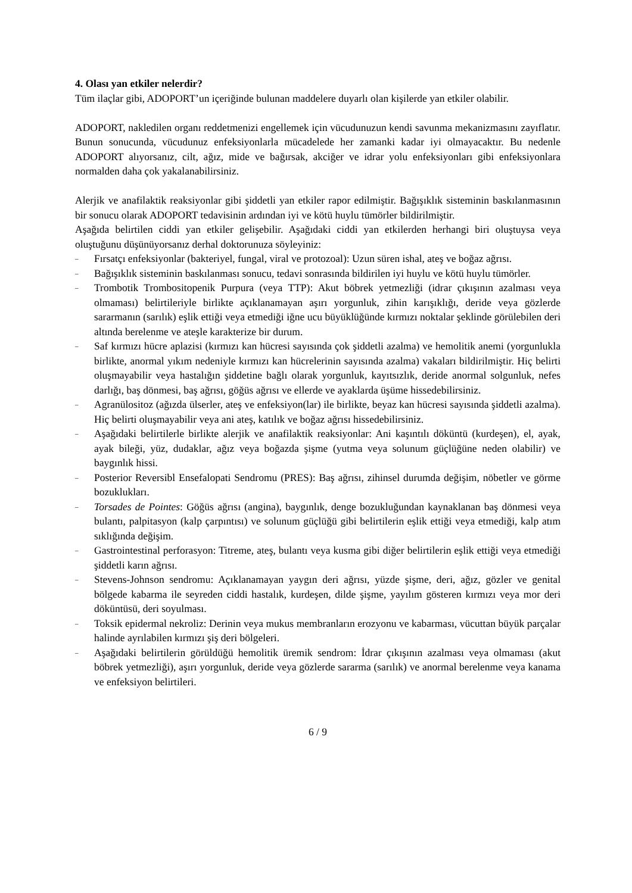4. Olası yan etkiler nelerdir?
Tüm ilaçlar gibi, ADOPORT’un içeriğinde bulunan maddelere duyarlı olan kişilerde yan etkiler olabilir.
ADOPORT, nakledilen organı reddetmenizi engellemek için vücudunuzun kendi savunma mekanizmasını zayıflatır. Bunun sonucunda, vücudunuz enfeksiyonlarla mücadelede her zamanki kadar iyi olmayacaktır. Bu nedenle ADOPORT alıyorsanız, cilt, ağız, mide ve bağırsak, akciğer ve idrar yolu enfeksiyonları gibi enfeksiyonlara normalden daha çok yakalanabilirsiniz.
Alerjik ve anafilaktik reaksiyonlar gibi şiddetli yan etkiler rapor edilmiştir. Bağışıklık sisteminin baskılanmasının bir sonucu olarak ADOPORT tedavisinin ardından iyi ve kötü huylu tümörler bildirilmiştir.
Aşağıda belirtilen ciddi yan etkiler gelişebilir. Aşağıdaki ciddi yan etkilerden herhangi biri oluştuysa veya oluştuğunu düşünüyorsanız derhal doktorunuza söyleyiniz:
– Fırsatçı enfeksiyonlar (bakteriyel, fungal, viral ve protozoal): Uzun süren ishal, ateş ve boğaz ağrısı.
– Bağışıklık sisteminin baskılanması sonucu, tedavi sonrasında bildirilen iyi huylu ve kötü huylu tümörler.
– Trombotik Trombositopenik Purpura (veya TTP): Akut böbrek yetmezliği (idrar çıkışının azalması veya olmaması) belirtileriyle birlikte açıklanamayan aşırı yorgunluk, zihin karışıklığı, deride veya gözlerde sararmanın (sarılık) eşlik ettiği veya etmediği iğne ucu büyüklüğünde kırmızı noktalar şeklinde görülebilen deri altında berelenme ve ateşle karakterize bir durum.
– Saf kırmızı hücre aplazisi (kırmızı kan hücresi sayısında çok şiddetli azalma) ve hemolitik anemi (yorgunlukla birlikte, anormal yıkım nedeniyle kırmızı kan hücrelerinin sayısında azalma) vakaları bildirilmiştir. Hiç belirti oluşmayabilir veya hastalığın şiddetine bağlı olarak yorgunluk, kayıtsızlık, deride anormal solgunluk, nefes darlığı, baş dönmesi, baş ağrısı, göğüs ağrısı ve ellerde ve ayaklarda üşüme hissedebilirsiniz.
– Agranülositoz (ağızda ülserler, ateş ve enfeksiyon(lar) ile birlikte, beyaz kan hücresi sayısında şiddetli azalma). Hiç belirti oluşmayabilir veya ani ateş, katılık ve boğaz ağrısı hissedebilirsiniz.
– Aşağıdaki belirtilerle birlikte alerjik ve anafilaktik reaksiyonlar: Ani kaşıntılı döküntü (kurdeşen), el, ayak, ayak bileği, yüz, dudaklar, ağız veya boğazda şişme (yutma veya solunum güçlüğüne neden olabilir) ve baygınlık hissi.
– Posterior Reversibl Ensefalopati Sendromu (PRES): Baş ağrısı, zihinsel durumda değişim, nöbetler ve görme bozuklukları.
– Torsades de Pointes: Göğüs ağrısı (angina), baygınlık, denge bozukluğundan kaynaklanan baş dönmesi veya bulantı, palpitasyon (kalp çarpıntısı) ve solunum güçlüğü gibi belirtilerin eşlik ettiği veya etmediği, kalp atım sıklığında değişim.
– Gastrointestinal perforasyon: Titreme, ateş, bulantı veya kusma gibi diğer belirtilerin eşlik ettiği veya etmediği şiddetli karın ağrısı.
– Stevens-Johnson sendromu: Açıklanamayan yaygın deri ağrısı, yüzde şişme, deri, ağız, gözler ve genital bölgede kabarma ile seyreden ciddi hastalık, kurdeşen, dilde şişme, yayılım gösteren kırmızı veya mor deri döküntüsü, deri soyulması.
– Toksik epidermal nekroliz: Derinin veya mukus membranların erozyonu ve kabarması, vücuttan büyük parçalar halinde ayrılabilen kırmızı şiş deri bölgeleri.
– Aşağıdaki belirtilerin görüldüğü hemolitik üremik sendrom: İdrar çıkışının azalması veya olmaması (akut böbrek yetmezliği), aşırı yorgunluk, deride veya gözlerde sararma (sarılık) ve anormal berelenme veya kanama ve enfeksiyon belirtileri.
6 / 9